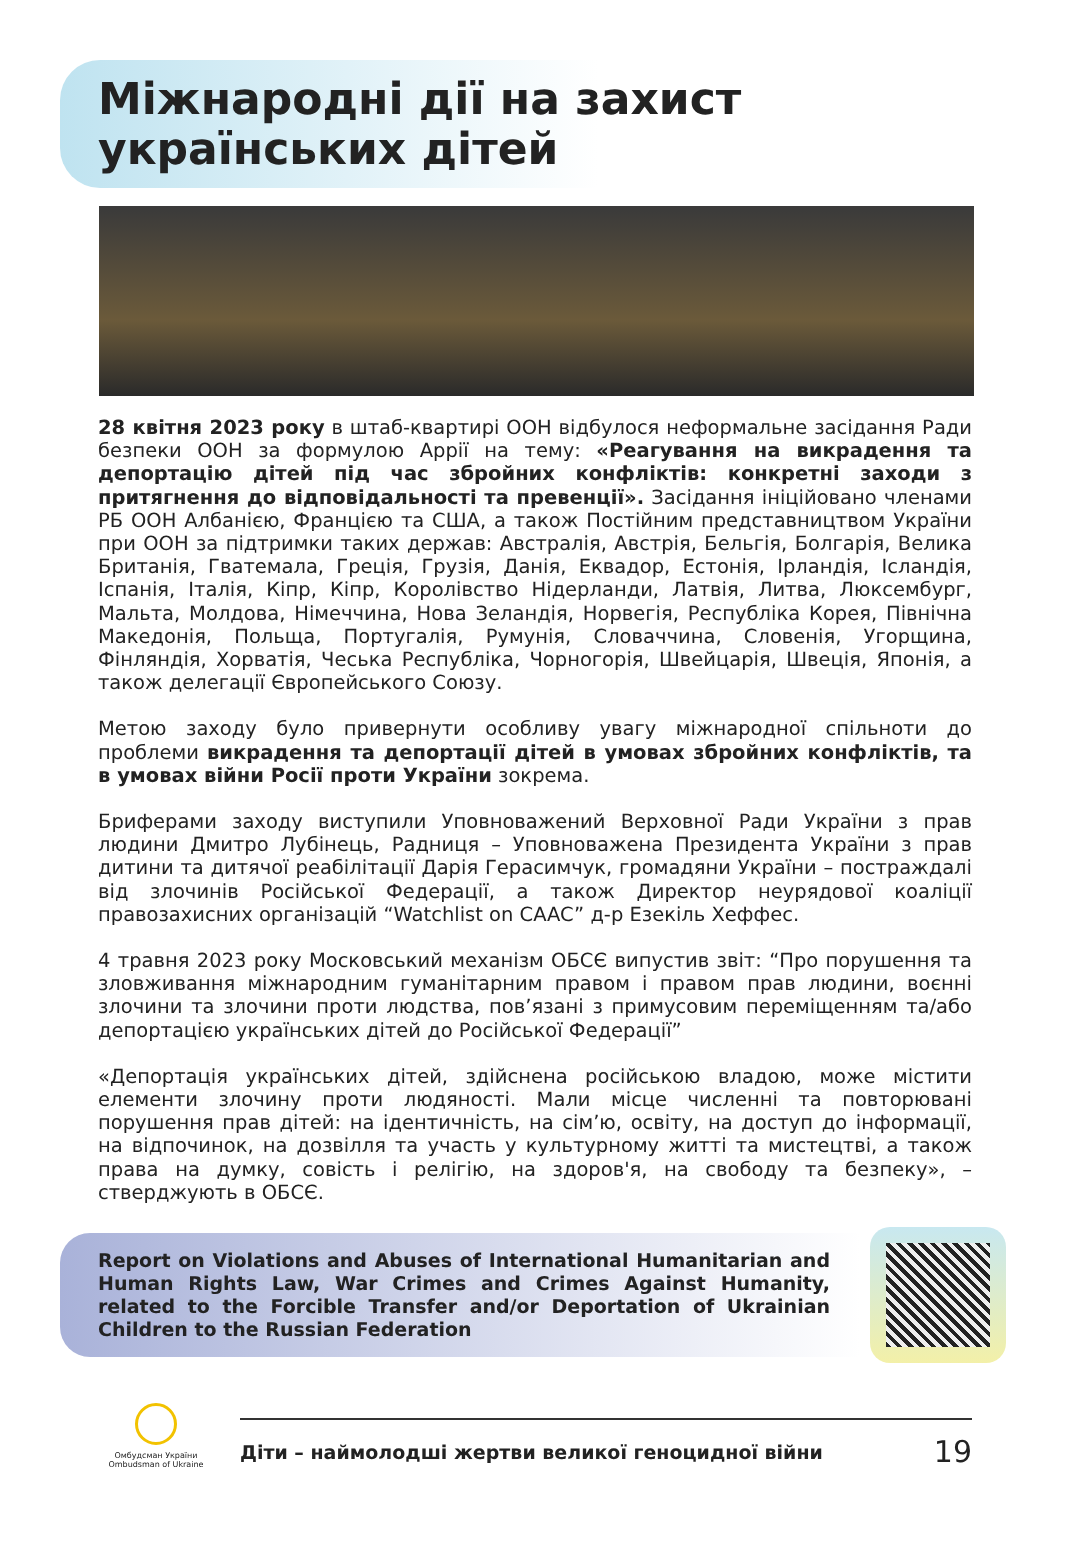Міжнародні дії на захист
українських дітей
28 квітня 2023 року в штаб-квартирі ООН відбулося неформальне засідання Ради безпеки ООН за формулою Аррії на тему: «Реагування на викрадення та депортацію дітей під час збройних конфліктів: конкретні заходи з притягнення до відповідальності та превенції». Засідання ініційовано членами РБ ООН Албанією, Францією та США, а також Постійним представництвом України при ООН за підтримки таких держав: Австралія, Австрія, Бельгія, Болгарія, Велика Британія, Гватемала, Греція, Грузія, Данія, Еквадор, Естонія, Ірландія, Ісландія, Іспанія, Італія, Кіпр, Кіпр, Королівство Нідерланди, Латвія, Литва, Люксембург, Мальта, Молдова, Німеччина, Нова Зеландія, Норвегія, Республіка Корея, Північна Македонія, Польща, Португалія, Румунія, Словаччина, Словенія, Угорщина, Фінляндія, Хорватія, Чеська Республіка, Чорногорія, Швейцарія, Швеція, Японія, а також делегації Європейського Союзу.
Метою заходу було привернути особливу увагу міжнародної спільноти до проблеми викрадення та депортації дітей в умовах збройних конфліктів, та в умовах війни Росії проти України зокрема.
Бриферами заходу виступили Уповноважений Верховної Ради України з прав людини Дмитро Лубінець, Радниця – Уповноважена Президента України з прав дитини та дитячої реабілітації Дарія Герасимчук, громадяни України – постраждалі від злочинів Російської Федерації, а також Директор неурядової коаліції правозахисних організацій “Watchlist on CAAC” д-р Езекіль Хеффес.
4 травня 2023 року Московський механізм ОБСЄ випустив звіт: “Про порушення та зловживання міжнародним гуманітарним правом і правом прав людини, воєнні злочини та злочини проти людства, пов’язані з примусовим переміщенням та/або депортацією українських дітей до Російської Федерації”
«Депортація українських дітей, здійснена російською владою, може містити елементи злочину проти людяності. Мали місце численні та повторювані порушення прав дітей: на ідентичність, на сім’ю, освіту, на доступ до інформації, на відпочинок, на дозвілля та участь у культурному житті та мистецтві, а також права на думку, совість і релігію, на здоров'я, на свободу та безпеку», – стверджують в ОБСЄ.
Report on Violations and Abuses of International Humanitarian and Human Rights Law, War Crimes and Crimes Against Humanity, related to the Forcible Transfer and/or Deportation of Ukrainian Children to the Russian Federation
Омбудсман України
Ombudsman of Ukraine
Діти – наймолодші жертви великої геноцидної війни 19